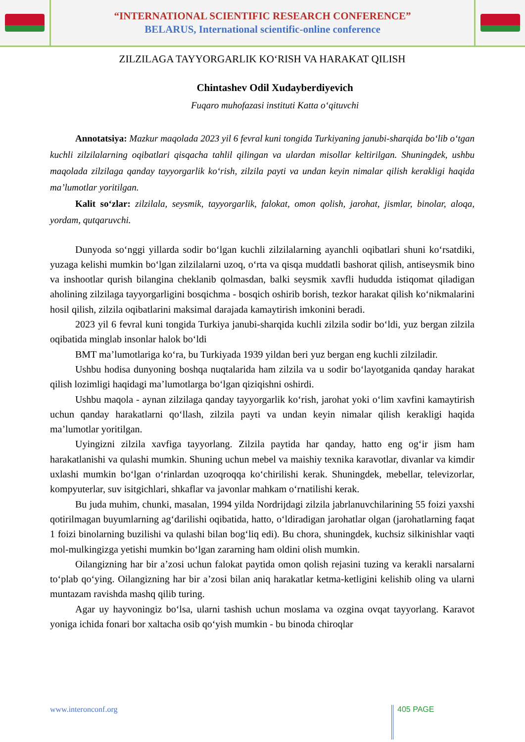“INTERNATIONAL SCIENTIFIC RESEARCH CONFERENCE”
BELARUS, International scientific-online conference
ZILZILAGA TAYYORGARLIK KOʻRISH VA HARAKAT QILISH
Chintashev Odil Xudayberdiyevich
Fuqaro muhofazasi instituti Katta oʻqituvchi
Annotatsiya: Mazkur maqolada 2023 yil 6 fevral kuni tongida Turkiyaning janubi-sharqida boʻlib oʻtgan kuchli zilzilalarning oqibatlari qisqacha tahlil qilingan va ulardan misollar keltirilgan. Shuningdek, ushbu maqolada zilzilaga qanday tayyorgarlik koʻrish, zilzila payti va undan keyin nimalar qilish kerakligi haqida maʼlumotlar yoritilgan.
Kalit soʻzlar: zilzilala, seysmik, tayyorgarlik, falokat, omon qolish, jarohat, jismlar, binolar, aloqa, yordam, qutqaruvchi.
Dunyoda soʻnggi yillarda sodir boʻlgan kuchli zilzilalarning ayanchli oqibatlari shuni koʻrsatdiki, yuzaga kelishi mumkin boʻlgan zilzilalarni uzoq, oʻrta va qisqa muddatli bashorat qilish, antiseysmik bino va inshootlar qurish bilangina cheklanib qolmasdan, balki seysmik xavfli hududda istiqomat qiladigan aholining zilzilaga tayyorgarligini bosqichma - bosqich oshirib borish, tezkor harakat qilish koʻnikmalarini hosil qilish, zilzila oqibatlarini maksimal darajada kamaytirish imkonini beradi.
2023 yil 6 fevral kuni tongida Turkiya janubi-sharqida kuchli zilzila sodir boʻldi, yuz bergan zilzila oqibatida minglab insonlar halok boʻldi
BMT maʼlumotlariga koʻra, bu Turkiyada 1939 yildan beri yuz bergan eng kuchli zilziladir.
Ushbu hodisa dunyoning boshqa nuqtalarida ham zilzila va u sodir boʻlayotganida qanday harakat qilish lozimligi haqidagi maʼlumotlarga boʻlgan qiziqishni oshirdi.
Ushbu maqola - aynan zilzilaga qanday tayyorgarlik koʻrish, jarohat yoki oʻlim xavfini kamaytirish uchun qanday harakatlarni qoʻllash, zilzila payti va undan keyin nimalar qilish kerakligi haqida maʼlumotlar yoritilgan.
Uyingizni zilzila xavfiga tayyorlang. Zilzila paytida har qanday, hatto eng ogʻir jism ham harakatlanishi va qulashi mumkin. Shuning uchun mebel va maishiy texnika karavotlar, divanlar va kimdir uxlashi mumkin boʻlgan oʻrinlardan uzoqroqqa koʻchirilishi kerak. Shuningdek, mebellar, televizorlar, kompyuterlar, suv isitgichlari, shkaflar va javonlar mahkam oʻrnatilishi kerak.
Bu juda muhim, chunki, masalan, 1994 yilda Nordrijdagi zilzila jabrlanuvchilarining 55 foizi yaxshi qotirilmagan buyumlarning agʻdarilishi oqibatida, hatto, oʻldiradigan jarohatlar olgan (jarohatlarning faqat 1 foizi binolarning buzilishi va qulashi bilan bogʻliq edi). Bu chora, shuningdek, kuchsiz silkinishlar vaqti mol-mulkingizga yetishi mumkin boʻlgan zararning ham oldini olish mumkin.
Oilangizning har bir aʼzosi uchun falokat paytida omon qolish rejasini tuzing va kerakli narsalarni toʻplab qoʻying. Oilangizning har bir aʼzosi bilan aniq harakatlar ketma-ketligini kelishib oling va ularni muntazam ravishda mashq qilib turing.
Agar uy hayvoningiz boʻlsa, ularni tashish uchun moslama va ozgina ovqat tayyorlang. Karavot yoniga ichida fonari bor xaltacha osib qoʻyish mumkin - bu binoda chiroqlar
www.interonconf.org
405 PAGE